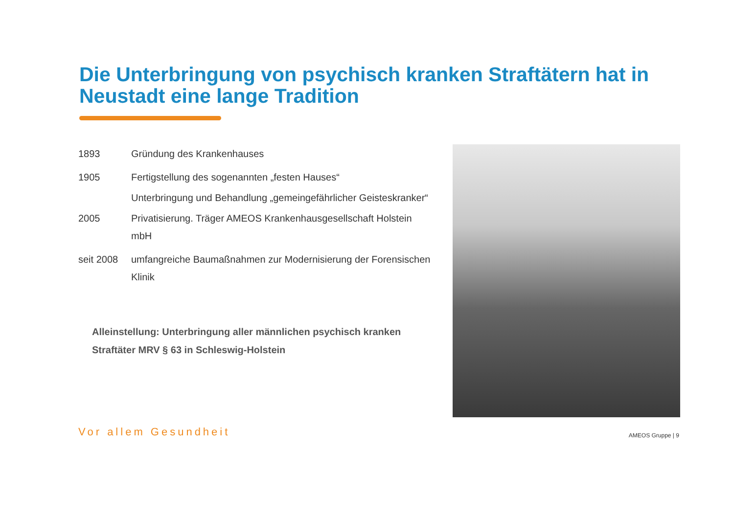Die Unterbringung von psychisch kranken Straftätern hat in Neustadt eine lange Tradition
| 1893 | Gründung des Krankenhauses |
| 1905 | Fertigstellung des sogenannten „festen Hauses“ |
| | Unterbringung und Behandlung „gemeingefährlicher Geisteskranker“ |
| 2005 | Privatisierung. Träger AMEOS Krankenhausgesellschaft Holstein mbH |
| seit 2008 | umfangreiche Baumaßnahmen zur Modernisierung der Forensischen Klinik |
Alleinstellung: Unterbringung aller männlichen psychisch kranken Straftäter MRV § 63 in Schleswig-Holstein
Vor allem Gesundheit AMEOS Gruppe | 9